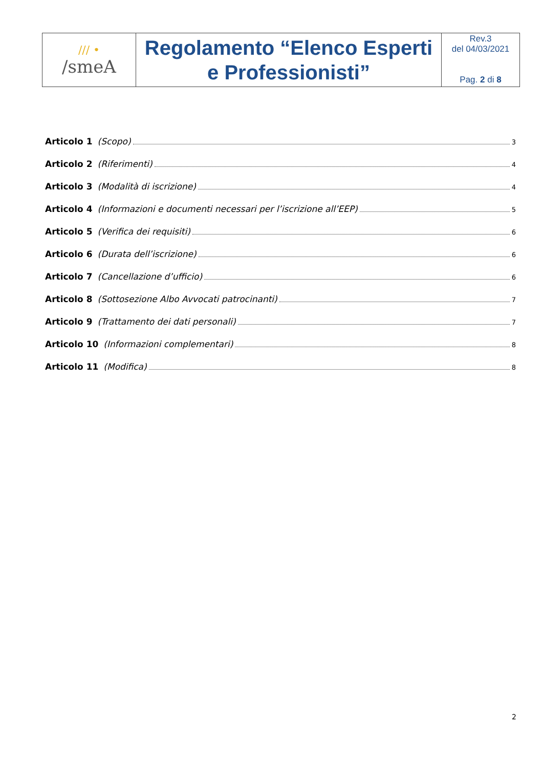| ∕∕∕ • /smeA | Regolamento “Elenco Esperti e Professionisti” | Rev.3 del 04/03/2021 Pag. 2 di 8 |
Articolo 1 (Scopo) 3
Articolo 2 (Riferimenti) 4
Articolo 3 (Modalità di iscrizione) 4
Articolo 4 (Informazioni e documenti necessari per l’iscrizione all’EEP) 5
Articolo 5 (Verifica dei requisiti) 6
Articolo 6 (Durata dell’iscrizione) 6
Articolo 7 (Cancellazione d’ufficio) 6
Articolo 8 (Sottosezione Albo Avvocati patrocinanti) 7
Articolo 9 (Trattamento dei dati personali) 7
Articolo 10 (Informazioni complementari) 8
Articolo 11 (Modifica) 8
2